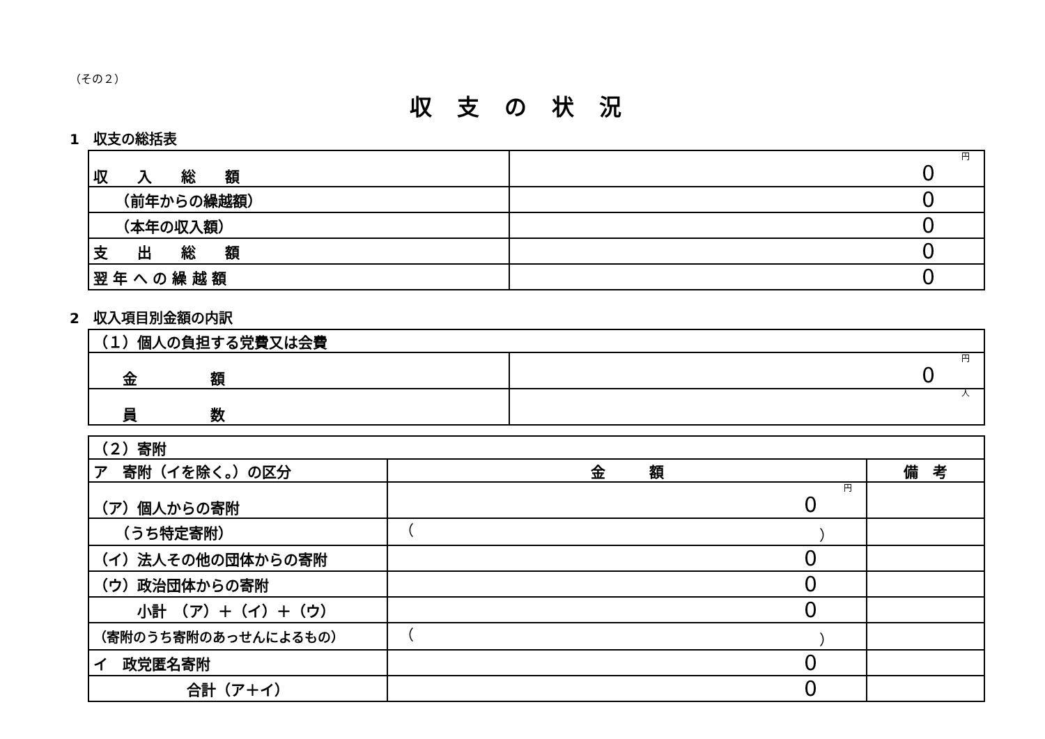（その２）
収支の状況
1　収支の総括表
| 収 入 総 額 | 円 0 |
| （前年からの繰越額） | 0 |
| （本年の収入額） | 0 |
| 支 出 総 額 | 0 |
| 翌 年 へ の 繰 越 額 | 0 |
2　収入項目別金額の内訳
| （１）個人の負担する党費又は会費 | |
| 金 額 | 円 0 |
| 員 数 | 人 |
| （２）寄附 | | |
| ア 寄附（イを除く。）の区分 | 金 額 | 備 考 |
| （ア）個人からの寄附 | 円 0 | |
| （うち特定寄附） | （ ） | |
| （イ）法人その他の団体からの寄附 | 0 | |
| （ウ）政治団体からの寄附 | 0 | |
| 小計 （ア）＋（イ）＋（ウ） | 0 | |
| （寄附のうち寄附のあっせんによるもの） | （ ） | |
| イ 政党匿名寄附 | 0 | |
| 合計（ア＋イ） | 0 | |